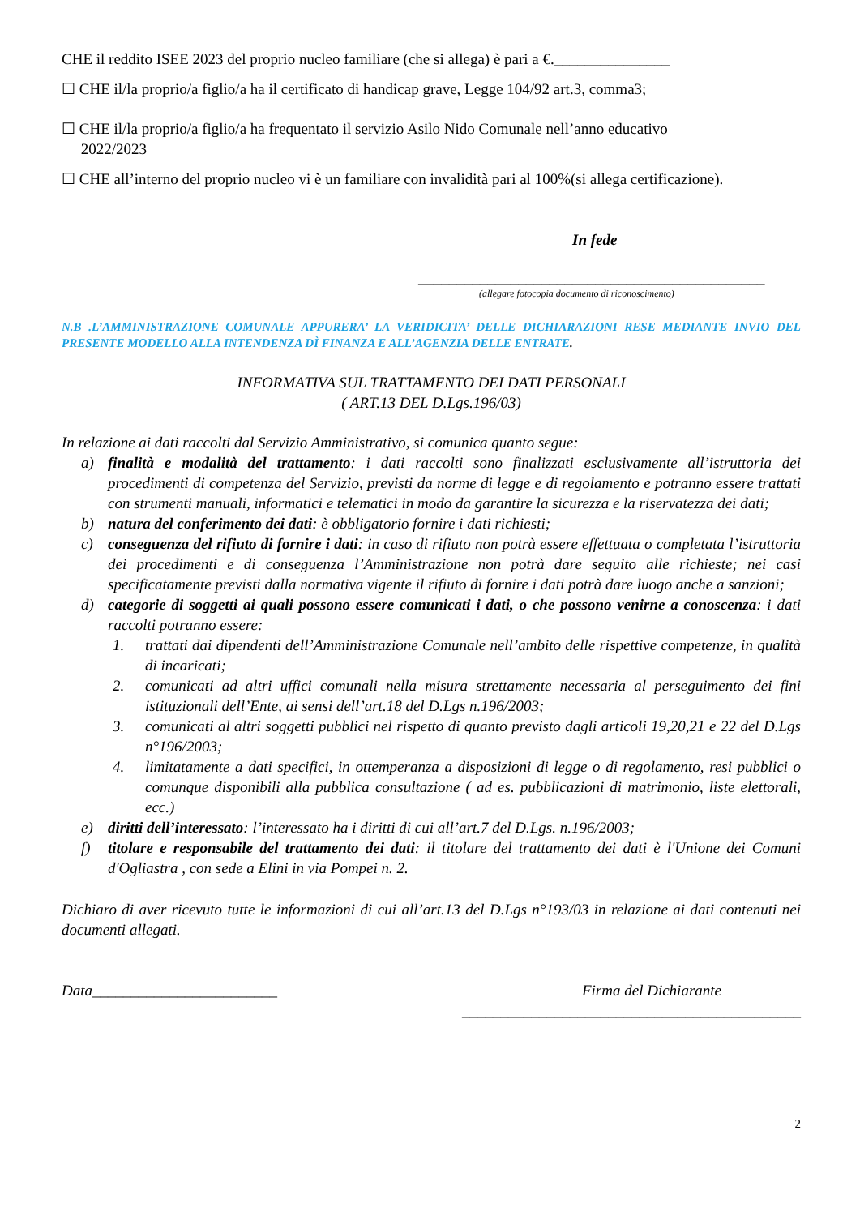CHE il reddito ISEE 2023 del proprio nucleo familiare (che si allega) è pari a €._______________
☐ CHE il/la proprio/a figlio/a ha il certificato di handicap grave, Legge 104/92 art.3, comma3;
☐ CHE il/la proprio/a figlio/a ha frequentato il servizio Asilo Nido Comunale nell’anno educativo
2022/2023
☐ CHE all’interno del proprio nucleo vi è un familiare con invalidità pari al 100%(si allega certificazione).
In fede
_____________________________________________
(allegare fotocopia documento di riconoscimento)
N.B .L’AMMINISTRAZIONE COMUNALE APPURERA’ LA VERIDICITA’ DELLE DICHIARAZIONI RESE MEDIANTE INVIO DEL PRESENTE MODELLO ALLA INTENDENZA DÌ FINANZA E ALL’AGENZIA DELLE ENTRATE.
INFORMATIVA SUL TRATTAMENTO DEI DATI PERSONALI
( ART.13 DEL D.Lgs.196/03)
In relazione ai dati raccolti dal Servizio Amministrativo, si comunica quanto segue:
a) finalità e modalità del trattamento: i dati raccolti sono finalizzati esclusivamente all’istruttoria dei procedimenti di competenza del Servizio, previsti da norme di legge e di regolamento e potranno essere trattati con strumenti manuali, informatici e telematici in modo da garantire la sicurezza e la riservatezza dei dati;
b) natura del conferimento dei dati: è obbligatorio fornire i dati richiesti;
c) conseguenza del rifiuto di fornire i dati: in caso di rifiuto non potrà essere effettuata o completata l’istruttoria dei procedimenti e di conseguenza l’Amministrazione non potrà dare seguito alle richieste; nei casi specificatamente previsti dalla normativa vigente il rifiuto di fornire i dati potrà dare luogo anche a sanzioni;
d) categorie di soggetti ai quali possono essere comunicati i dati, o che possono venirne a conoscenza: i dati raccolti potranno essere:
1. trattati dai dipendenti dell’Amministrazione Comunale nell’ambito delle rispettive competenze, in qualità di incaricati;
2. comunicati ad altri uffici comunali nella misura strettamente necessaria al perseguimento dei fini istituzionali dell’Ente, ai sensi dell’art.18 del D.Lgs n.196/2003;
3. comunicati al altri soggetti pubblici nel rispetto di quanto previsto dagli articoli 19,20,21 e 22 del D.Lgs n°196/2003;
4. limitatamente a dati specifici, in ottemperanza a disposizioni di legge o di regolamento, resi pubblici o comunque disponibili alla pubblica consultazione ( ad es. pubblicazioni di matrimonio, liste elettorali, ecc.)
e) diritti dell’interessato: l’interessato ha i diritti di cui all’art.7 del D.Lgs. n.196/2003;
f) titolare e responsabile del trattamento dei dati: il titolare del trattamento dei dati è l'Unione dei Comuni d'Ogliastra , con sede a Elini in via Pompei n. 2.
Dichiaro di aver ricevuto tutte le informazioni di cui all’art.13 del D.Lgs n°193/03 in relazione ai dati contenuti nei documenti allegati.
Data________________________ Firma del Dichiarante
____________________________________________
2